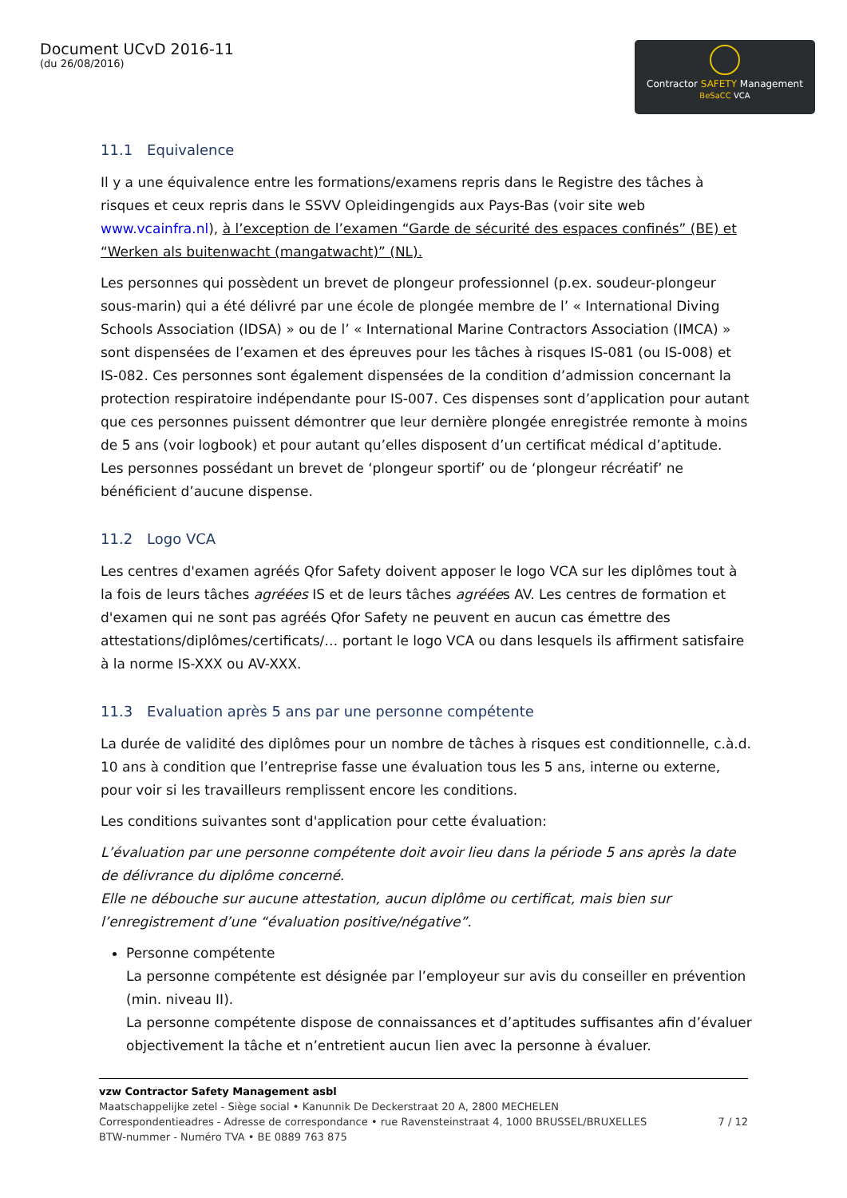Document UCvD 2016-11
(du 26/08/2016)
Contractor SAFETY Management
BeSaCC VCA
11.1 Equivalence
Il y a une équivalence entre les formations/examens repris dans le Registre des tâches à risques et ceux repris dans le SSVV Opleidingengids aux Pays-Bas (voir site web www.vcainfra.nl), à l’exception de l’examen “Garde de sécurité des espaces confinés” (BE) et “Werken als buitenwacht (mangatwacht)” (NL).
Les personnes qui possèdent un brevet de plongeur professionnel (p.ex. soudeur-plongeur sous-marin) qui a été délivré par une école de plongée membre de l’ « International Diving Schools Association (IDSA) » ou de l’ « International Marine Contractors Association (IMCA) » sont dispensées de l’examen et des épreuves pour les tâches à risques IS-081 (ou IS-008) et IS-082. Ces personnes sont également dispensées de la condition d’admission concernant la protection respiratoire indépendante pour IS-007. Ces dispenses sont d’application pour autant que ces personnes puissent démontrer que leur dernière plongée enregistrée remonte à moins de 5 ans (voir logbook) et pour autant qu’elles disposent d’un certificat médical d’aptitude.
Les personnes possédant un brevet de ‘plongeur sportif’ ou de ‘plongeur récréatif’ ne bénéficient d’aucune dispense.
11.2 Logo VCA
Les centres d'examen agréés Qfor Safety doivent apposer le logo VCA sur les diplômes tout à la fois de leurs tâches agréées IS et de leurs tâches agréées AV. Les centres de formation et d'examen qui ne sont pas agréés Qfor Safety ne peuvent en aucun cas émettre des attestations/diplômes/certificats/… portant le logo VCA ou dans lesquels ils affirment satisfaire à la norme IS-XXX ou AV-XXX.
11.3 Evaluation après 5 ans par une personne compétente
La durée de validité des diplômes pour un nombre de tâches à risques est conditionnelle, c.à.d. 10 ans à condition que l’entreprise fasse une évaluation tous les 5 ans, interne ou externe, pour voir si les travailleurs remplissent encore les conditions.
Les conditions suivantes sont d'application pour cette évaluation:
L’évaluation par une personne compétente doit avoir lieu dans la période 5 ans après la date de délivrance du diplôme concerné.
Elle ne débouche sur aucune attestation, aucun diplôme ou certificat, mais bien sur l’enregistrement d’une “évaluation positive/négative”.
Personne compétente
La personne compétente est désignée par l’employeur sur avis du conseiller en prévention (min. niveau II).
La personne compétente dispose de connaissances et d’aptitudes suffisantes afin d’évaluer objectivement la tâche et n’entretient aucun lien avec la personne à évaluer.
vzw Contractor Safety Management asbl
Maatschappelijke zetel - Siège social • Kanunnik De Deckerstraat 20 A, 2800 MECHELEN
Correspondentieadres - Adresse de correspondance • rue Ravensteinstraat 4, 1000 BRUSSEL/BRUXELLES 7 / 12
BTW-nummer - Numéro TVA • BE 0889 763 875